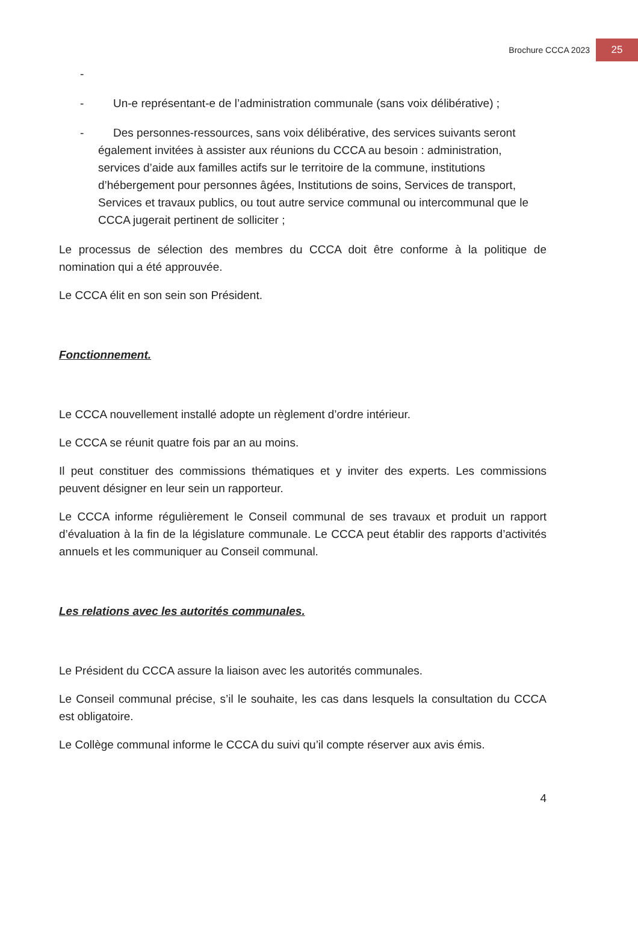Brochure CCCA 2023 25
-
- Un-e représentant-e de l’administration communale (sans voix délibérative) ;
- Des personnes-ressources, sans voix délibérative, des services suivants seront également invitées à assister aux réunions du CCCA au besoin : administration, services d’aide aux familles actifs sur le territoire de la commune, institutions d’hébergement pour personnes âgées, Institutions de soins, Services de transport, Services et travaux publics, ou tout autre service communal ou intercommunal que le CCCA jugerait pertinent de solliciter ;
Le processus de sélection des membres du CCCA doit être conforme à la politique de nomination qui a été approuvée.
Le CCCA élit en son sein son Président.
Fonctionnement.
Le CCCA nouvellement installé adopte un règlement d’ordre intérieur.
Le CCCA se réunit quatre fois par an au moins.
Il peut constituer des commissions thématiques et y inviter des experts. Les commissions peuvent désigner en leur sein un rapporteur.
Le CCCA informe régulièrement le Conseil communal de ses travaux et produit un rapport d’évaluation à la fin de la législature communale. Le CCCA peut établir des rapports d’activités annuels et les communiquer au Conseil communal.
Les relations avec les autorités communales.
Le Président du CCCA assure la liaison avec les autorités communales.
Le Conseil communal précise, s’il le souhaite, les cas dans lesquels la consultation du CCCA est obligatoire.
Le Collège communal informe le CCCA du suivi qu’il compte réserver aux avis émis.
4